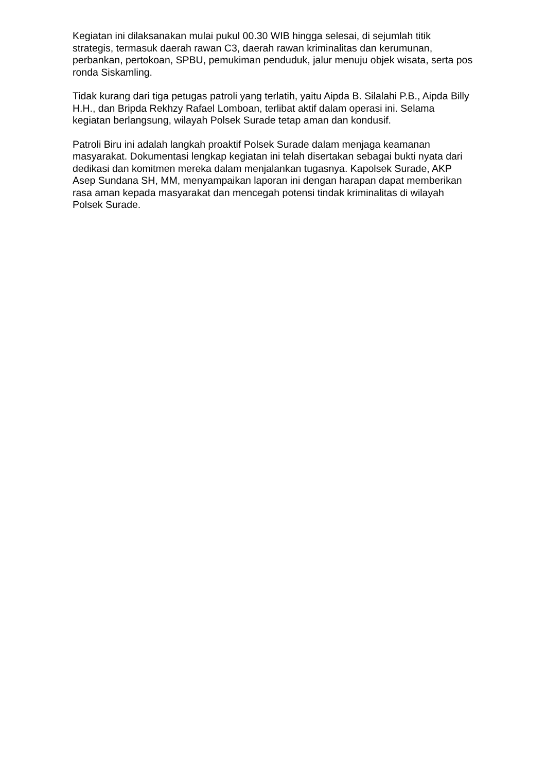Kegiatan ini dilaksanakan mulai pukul 00.30 WIB hingga selesai, di sejumlah titik strategis, termasuk daerah rawan C3, daerah rawan kriminalitas dan kerumunan, perbankan, pertokoan, SPBU, pemukiman penduduk, jalur menuju objek wisata, serta pos ronda Siskamling.
Tidak kurang dari tiga petugas patroli yang terlatih, yaitu Aipda B. Silalahi P.B., Aipda Billy H.H., dan Bripda Rekhzy Rafael Lomboan, terlibat aktif dalam operasi ini. Selama kegiatan berlangsung, wilayah Polsek Surade tetap aman dan kondusif.
Patroli Biru ini adalah langkah proaktif Polsek Surade dalam menjaga keamanan masyarakat. Dokumentasi lengkap kegiatan ini telah disertakan sebagai bukti nyata dari dedikasi dan komitmen mereka dalam menjalankan tugasnya. Kapolsek Surade, AKP Asep Sundana SH, MM, menyampaikan laporan ini dengan harapan dapat memberikan rasa aman kepada masyarakat dan mencegah potensi tindak kriminalitas di wilayah Polsek Surade.